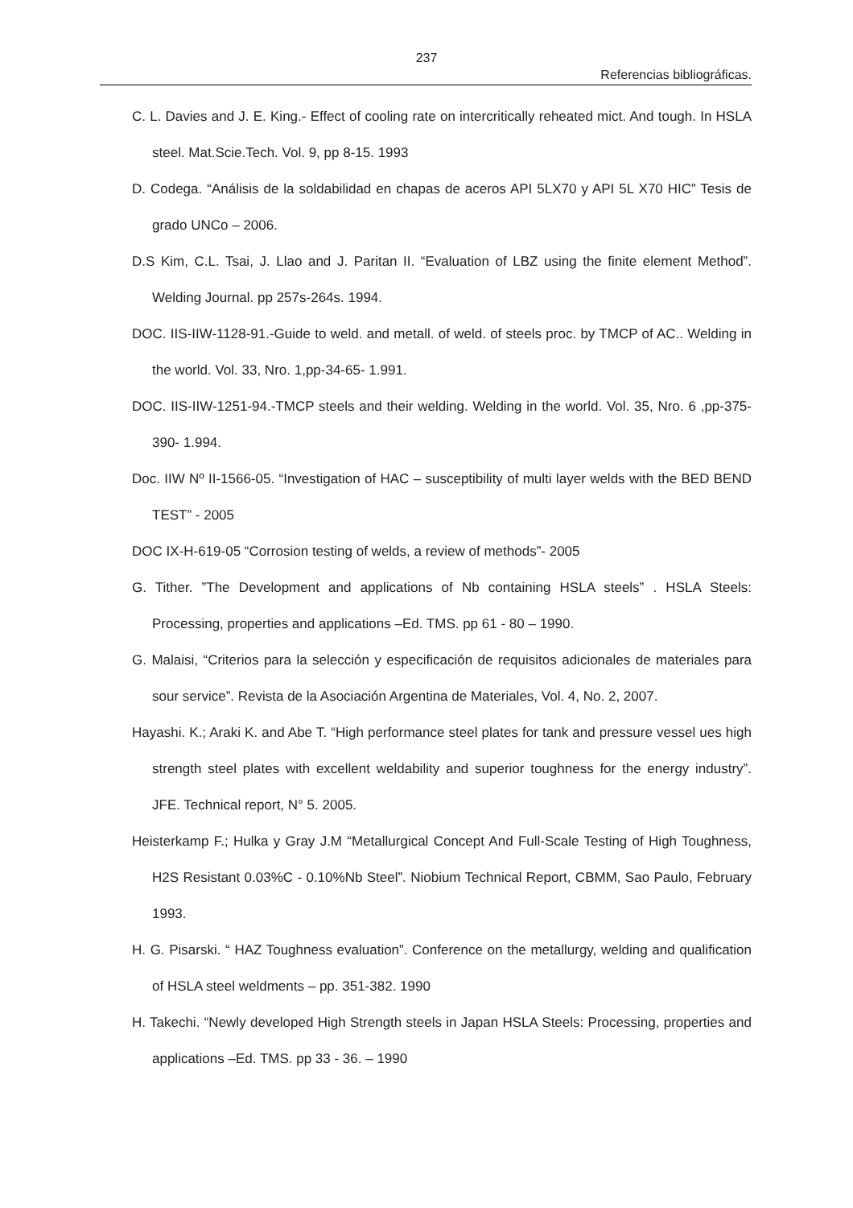237
Referencias bibliográficas.
C. L. Davies and J. E. King.- Effect of cooling rate on intercritically reheated mict. And tough. In HSLA steel. Mat.Scie.Tech. Vol. 9, pp 8-15. 1993
D. Codega. “Análisis de la soldabilidad en chapas de aceros API 5LX70 y API 5L X70 HIC” Tesis de grado UNCo – 2006.
D.S Kim, C.L. Tsai, J. Llao and J. Paritan II. “Evaluation of LBZ using the finite element Method”. Welding Journal. pp 257s-264s. 1994.
DOC. IIS-IIW-1128-91.-Guide to weld. and metall. of weld. of steels proc. by TMCP of AC.. Welding in the world. Vol. 33, Nro. 1,pp-34-65- 1.991.
DOC. IIS-IIW-1251-94.-TMCP steels and their welding. Welding in the world. Vol. 35, Nro. 6 ,pp-375-390- 1.994.
Doc. IIW Nº II-1566-05. “Investigation of HAC – susceptibility of multi layer welds with the BED BEND TEST” - 2005
DOC IX-H-619-05 “Corrosion testing of welds, a review of methods”- 2005
G. Tither. ”The Development and applications of Nb containing HSLA steels” . HSLA Steels: Processing, properties and applications –Ed. TMS. pp 61 - 80 – 1990.
G. Malaisi, “Criterios para la selección y especificación de requisitos adicionales de materiales para sour service”. Revista de la Asociación Argentina de Materiales, Vol. 4, No. 2, 2007.
Hayashi. K.; Araki K. and Abe T. “High performance steel plates for tank and pressure vessel ues high strength steel plates with excellent weldability and superior toughness for the energy industry”. JFE. Technical report, N° 5. 2005.
Heisterkamp F.; Hulka y Gray J.M “Metallurgical Concept And Full-Scale Testing of High Toughness, H2S Resistant 0.03%C - 0.10%Nb Steel”. Niobium Technical Report, CBMM, Sao Paulo, February 1993.
H. G. Pisarski. “ HAZ Toughness evaluation”. Conference on the metallurgy, welding and qualification of HSLA steel weldments – pp. 351-382. 1990
H. Takechi. “Newly developed High Strength steels in Japan HSLA Steels: Processing, properties and applications –Ed. TMS. pp 33 - 36. – 1990